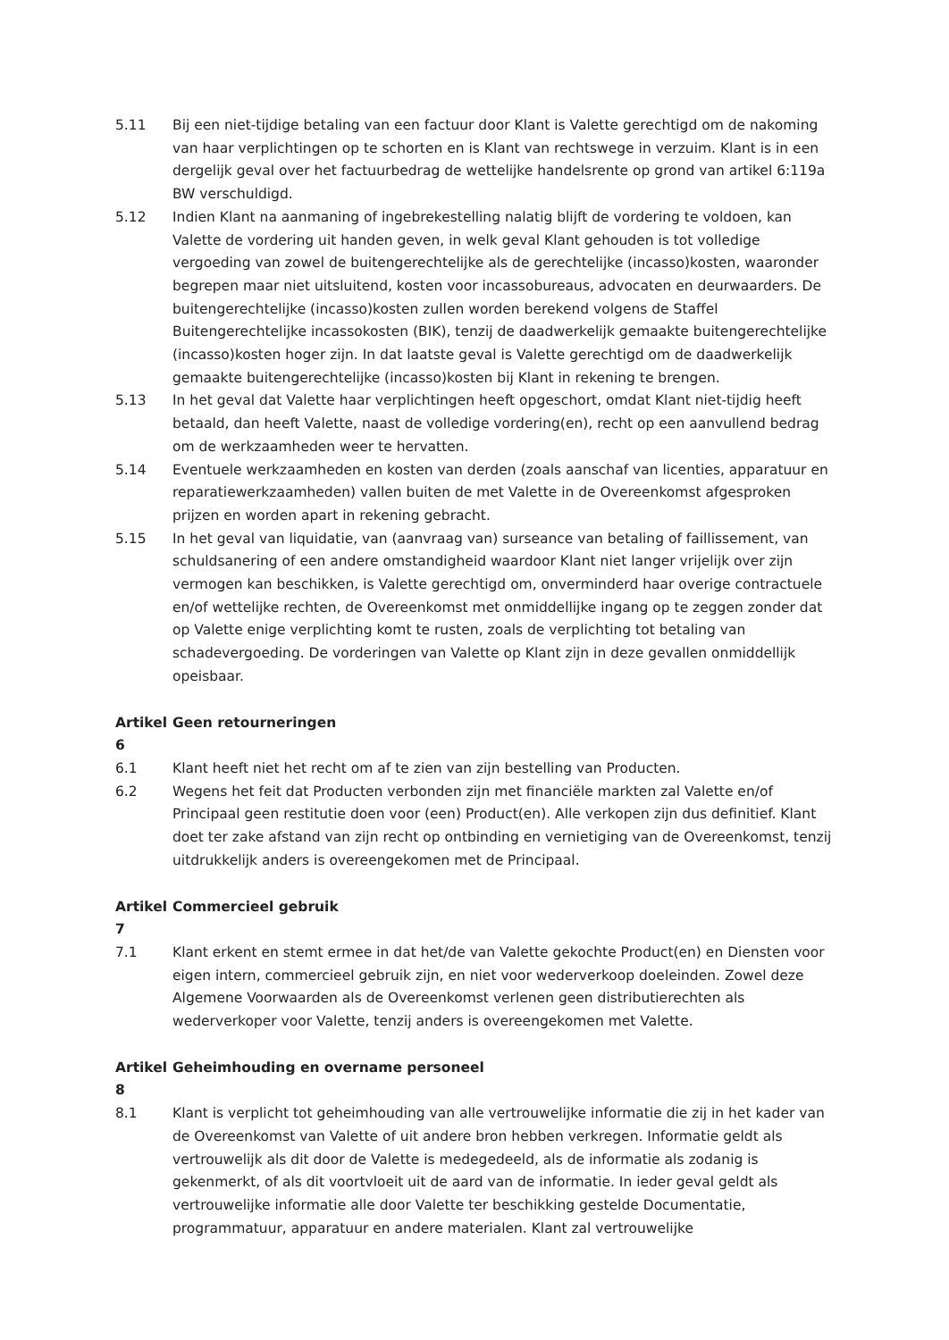5.11 Bij een niet-tijdige betaling van een factuur door Klant is Valette gerechtigd om de nakoming van haar verplichtingen op te schorten en is Klant van rechtswege in verzuim. Klant is in een dergelijk geval over het factuurbedrag de wettelijke handelsrente op grond van artikel 6:119a BW verschuldigd.
5.12 Indien Klant na aanmaning of ingebrekestelling nalatig blijft de vordering te voldoen, kan Valette de vordering uit handen geven, in welk geval Klant gehouden is tot volledige vergoeding van zowel de buitengerechtelijke als de gerechtelijke (incasso)kosten, waaronder begrepen maar niet uitsluitend, kosten voor incassobureaus, advocaten en deurwaarders. De buitengerechtelijke (incasso)kosten zullen worden berekend volgens de Staffel Buitengerechtelijke incassokosten (BIK), tenzij de daadwerkelijk gemaakte buitengerechtelijke (incasso)kosten hoger zijn. In dat laatste geval is Valette gerechtigd om de daadwerkelijk gemaakte buitengerechtelijke (incasso)kosten bij Klant in rekening te brengen.
5.13 In het geval dat Valette haar verplichtingen heeft opgeschort, omdat Klant niet-tijdig heeft betaald, dan heeft Valette, naast de volledige vordering(en), recht op een aanvullend bedrag om de werkzaamheden weer te hervatten.
5.14 Eventuele werkzaamheden en kosten van derden (zoals aanschaf van licenties, apparatuur en reparatiewerkzaamheden) vallen buiten de met Valette in de Overeenkomst afgesproken prijzen en worden apart in rekening gebracht.
5.15 In het geval van liquidatie, van (aanvraag van) surseance van betaling of faillissement, van schuldsanering of een andere omstandigheid waardoor Klant niet langer vrijelijk over zijn vermogen kan beschikken, is Valette gerechtigd om, onverminderd haar overige contractuele en/of wettelijke rechten, de Overeenkomst met onmiddellijke ingang op te zeggen zonder dat op Valette enige verplichting komt te rusten, zoals de verplichting tot betaling van schadevergoeding. De vorderingen van Valette op Klant zijn in deze gevallen onmiddellijk opeisbaar.
Artikel 6 Geen retourneringen
6.1 Klant heeft niet het recht om af te zien van zijn bestelling van Producten.
6.2 Wegens het feit dat Producten verbonden zijn met financiële markten zal Valette en/of Principaal geen restitutie doen voor (een) Product(en). Alle verkopen zijn dus definitief. Klant doet ter zake afstand van zijn recht op ontbinding en vernietiging van de Overeenkomst, tenzij uitdrukkelijk anders is overeengekomen met de Principaal.
Artikel 7 Commercieel gebruik
7.1 Klant erkent en stemt ermee in dat het/de van Valette gekochte Product(en) en Diensten voor eigen intern, commercieel gebruik zijn, en niet voor wederverkoop doeleinden. Zowel deze Algemene Voorwaarden als de Overeenkomst verlenen geen distributierechten als wederverkoper voor Valette, tenzij anders is overeengekomen met Valette.
Artikel 8 Geheimhouding en overname personeel
8.1 Klant is verplicht tot geheimhouding van alle vertrouwelijke informatie die zij in het kader van de Overeenkomst van Valette of uit andere bron hebben verkregen. Informatie geldt als vertrouwelijk als dit door de Valette is medegedeeld, als de informatie als zodanig is gekenmerkt, of als dit voortvloeit uit de aard van de informatie. In ieder geval geldt als vertrouwelijke informatie alle door Valette ter beschikking gestelde Documentatie, programmatuur, apparatuur en andere materialen. Klant zal vertrouwelijke